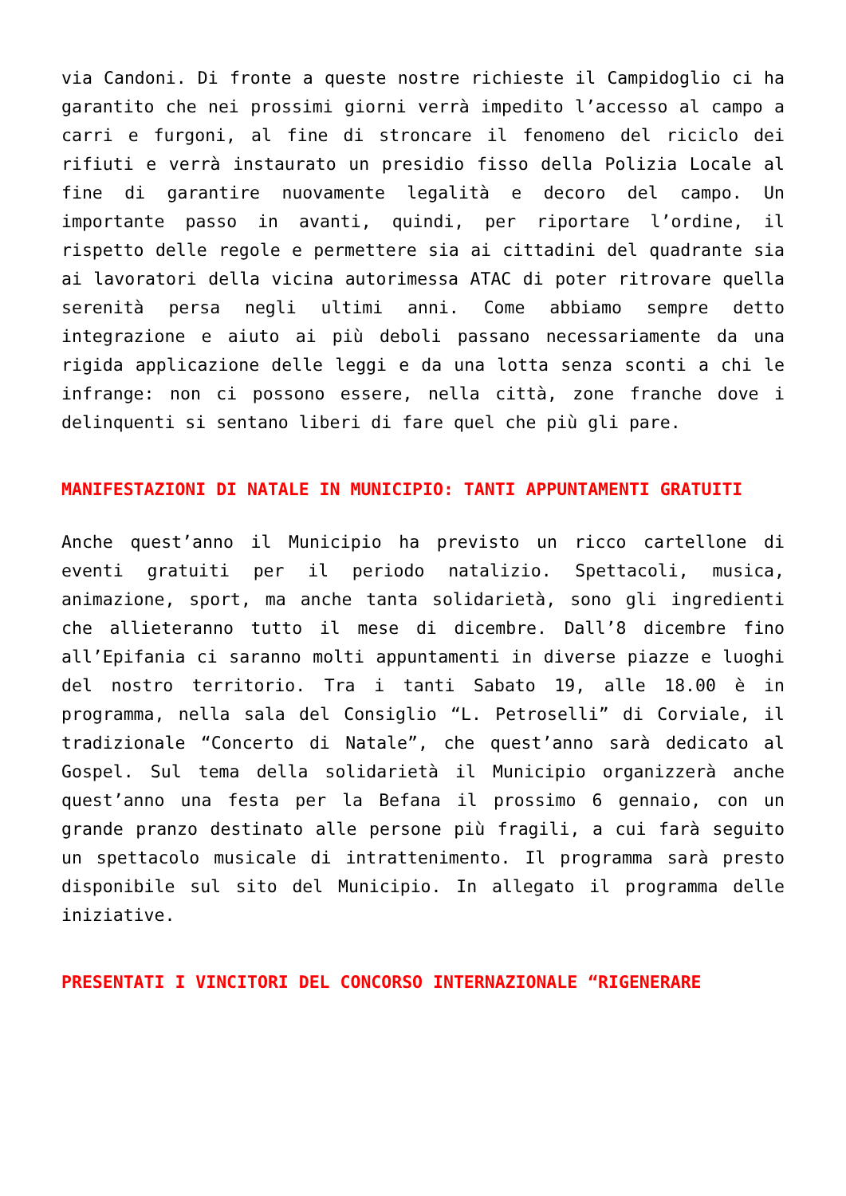via Candoni. Di fronte a queste nostre richieste il Campidoglio ci ha garantito che nei prossimi giorni verrà impedito l’accesso al campo a carri e furgoni, al fine di stroncare il fenomeno del riciclo dei rifiuti e verrà instaurato un presidio fisso della Polizia Locale al fine di garantire nuovamente legalità e decoro del campo. Un importante passo in avanti, quindi, per riportare l’ordine, il rispetto delle regole e permettere sia ai cittadini del quadrante sia ai lavoratori della vicina autorimessa ATAC di poter ritrovare quella serenità persa negli ultimi anni. Come abbiamo sempre detto integrazione e aiuto ai più deboli passano necessariamente da una rigida applicazione delle leggi e da una lotta senza sconti a chi le infrange: non ci possono essere, nella città, zone franche dove i delinquenti si sentano liberi di fare quel che più gli pare.
MANIFESTAZIONI DI NATALE IN MUNICIPIO: TANTI APPUNTAMENTI GRATUITI
Anche quest’anno il Municipio ha previsto un ricco cartellone di eventi gratuiti per il periodo natalizio. Spettacoli, musica, animazione, sport, ma anche tanta solidarietà, sono gli ingredienti che allieteranno tutto il mese di dicembre. Dall’8 dicembre fino all’Epifania ci saranno molti appuntamenti in diverse piazze e luoghi del nostro territorio. Tra i tanti Sabato 19, alle 18.00 è in programma, nella sala del Consiglio “L. Petroselli” di Corviale, il tradizionale “Concerto di Natale”, che quest’anno sarà dedicato al Gospel. Sul tema della solidarietà il Municipio organizzerà anche quest’anno una festa per la Befana il prossimo 6 gennaio, con un grande pranzo destinato alle persone più fragili, a cui farà seguito un spettacolo musicale di intrattenimento. Il programma sarà presto disponibile sul sito del Municipio. In allegato il programma delle iniziative.
PRESENTATI I VINCITORI DEL CONCORSO INTERNAZIONALE “RIGENERARE